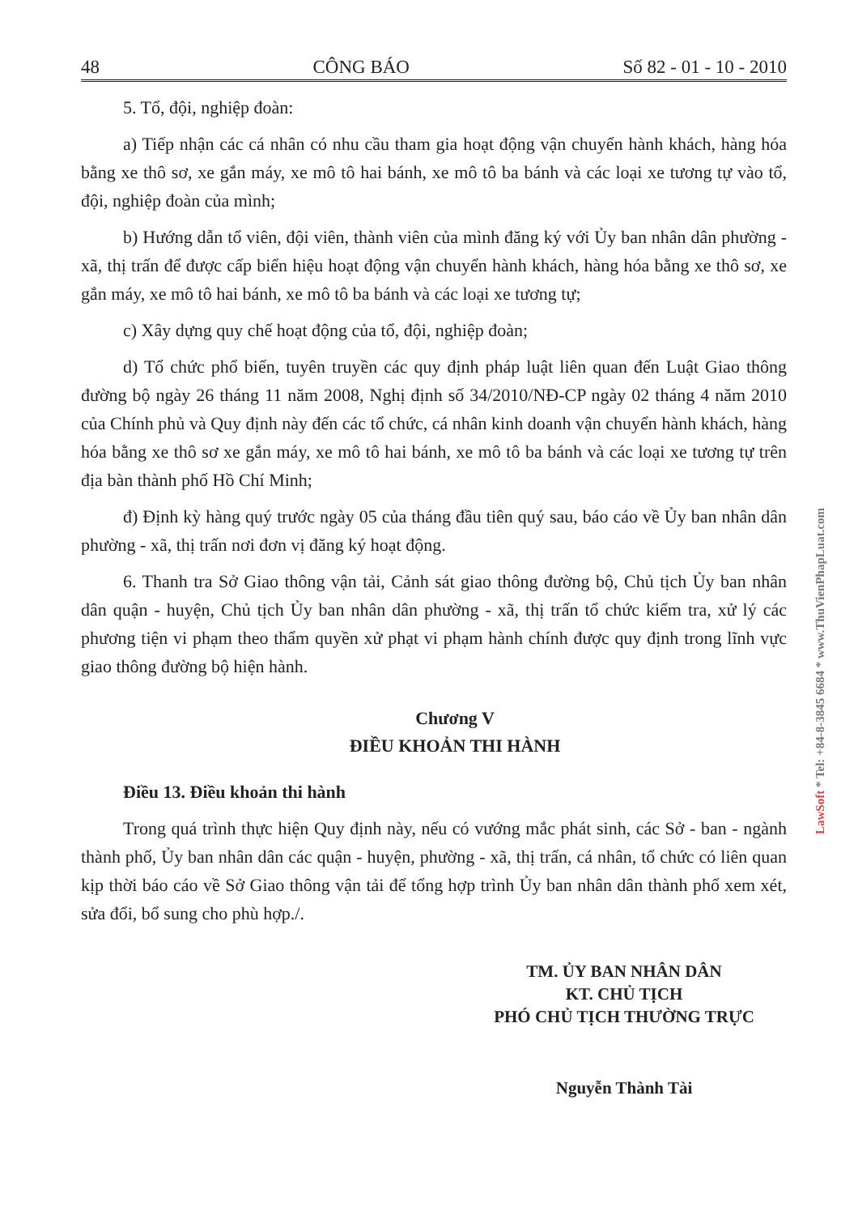48 CÔNG BÁO Số 82 - 01 - 10 - 2010
5. Tổ, đội, nghiệp đoàn:
a) Tiếp nhận các cá nhân có nhu cầu tham gia hoạt động vận chuyển hành khách, hàng hóa bằng xe thô sơ, xe gắn máy, xe mô tô hai bánh, xe mô tô ba bánh và các loại xe tương tự vào tổ, đội, nghiệp đoàn của mình;
b) Hướng dẫn tổ viên, đội viên, thành viên của mình đăng ký với Ủy ban nhân dân phường - xã, thị trấn để được cấp biển hiệu hoạt động vận chuyển hành khách, hàng hóa bằng xe thô sơ, xe gắn máy, xe mô tô hai bánh, xe mô tô ba bánh và các loại xe tương tự;
c) Xây dựng quy chế hoạt động của tổ, đội, nghiệp đoàn;
d) Tổ chức phổ biến, tuyên truyền các quy định pháp luật liên quan đến Luật Giao thông đường bộ ngày 26 tháng 11 năm 2008, Nghị định số 34/2010/NĐ-CP ngày 02 tháng 4 năm 2010 của Chính phủ và Quy định này đến các tổ chức, cá nhân kinh doanh vận chuyển hành khách, hàng hóa bằng xe thô sơ xe gắn máy, xe mô tô hai bánh, xe mô tô ba bánh và các loại xe tương tự trên địa bàn thành phố Hồ Chí Minh;
đ) Định kỳ hàng quý trước ngày 05 của tháng đầu tiên quý sau, báo cáo về Ủy ban nhân dân phường - xã, thị trấn nơi đơn vị đăng ký hoạt động.
6. Thanh tra Sở Giao thông vận tải, Cảnh sát giao thông đường bộ, Chủ tịch Ủy ban nhân dân quận - huyện, Chủ tịch Ủy ban nhân dân phường - xã, thị trấn tổ chức kiểm tra, xử lý các phương tiện vi phạm theo thẩm quyền xử phạt vi phạm hành chính được quy định trong lĩnh vực giao thông đường bộ hiện hành.
Chương V
ĐIỀU KHOẢN THI HÀNH
Điều 13. Điều khoản thi hành
Trong quá trình thực hiện Quy định này, nếu có vướng mắc phát sinh, các Sở - ban - ngành thành phố, Ủy ban nhân dân các quận - huyện, phường - xã, thị trấn, cá nhân, tổ chức có liên quan kịp thời báo cáo về Sở Giao thông vận tải để tổng hợp trình Ủy ban nhân dân thành phố xem xét, sửa đổi, bổ sung cho phù hợp./.
TM. ỦY BAN NHÂN DÂN
KT. CHỦ TỊCH
PHÓ CHỦ TỊCH THƯỜNG TRỰC
Nguyễn Thành Tài
LawSoft * Tel: +84-8-3845 6684 * www.ThuVienPhapLuat.com